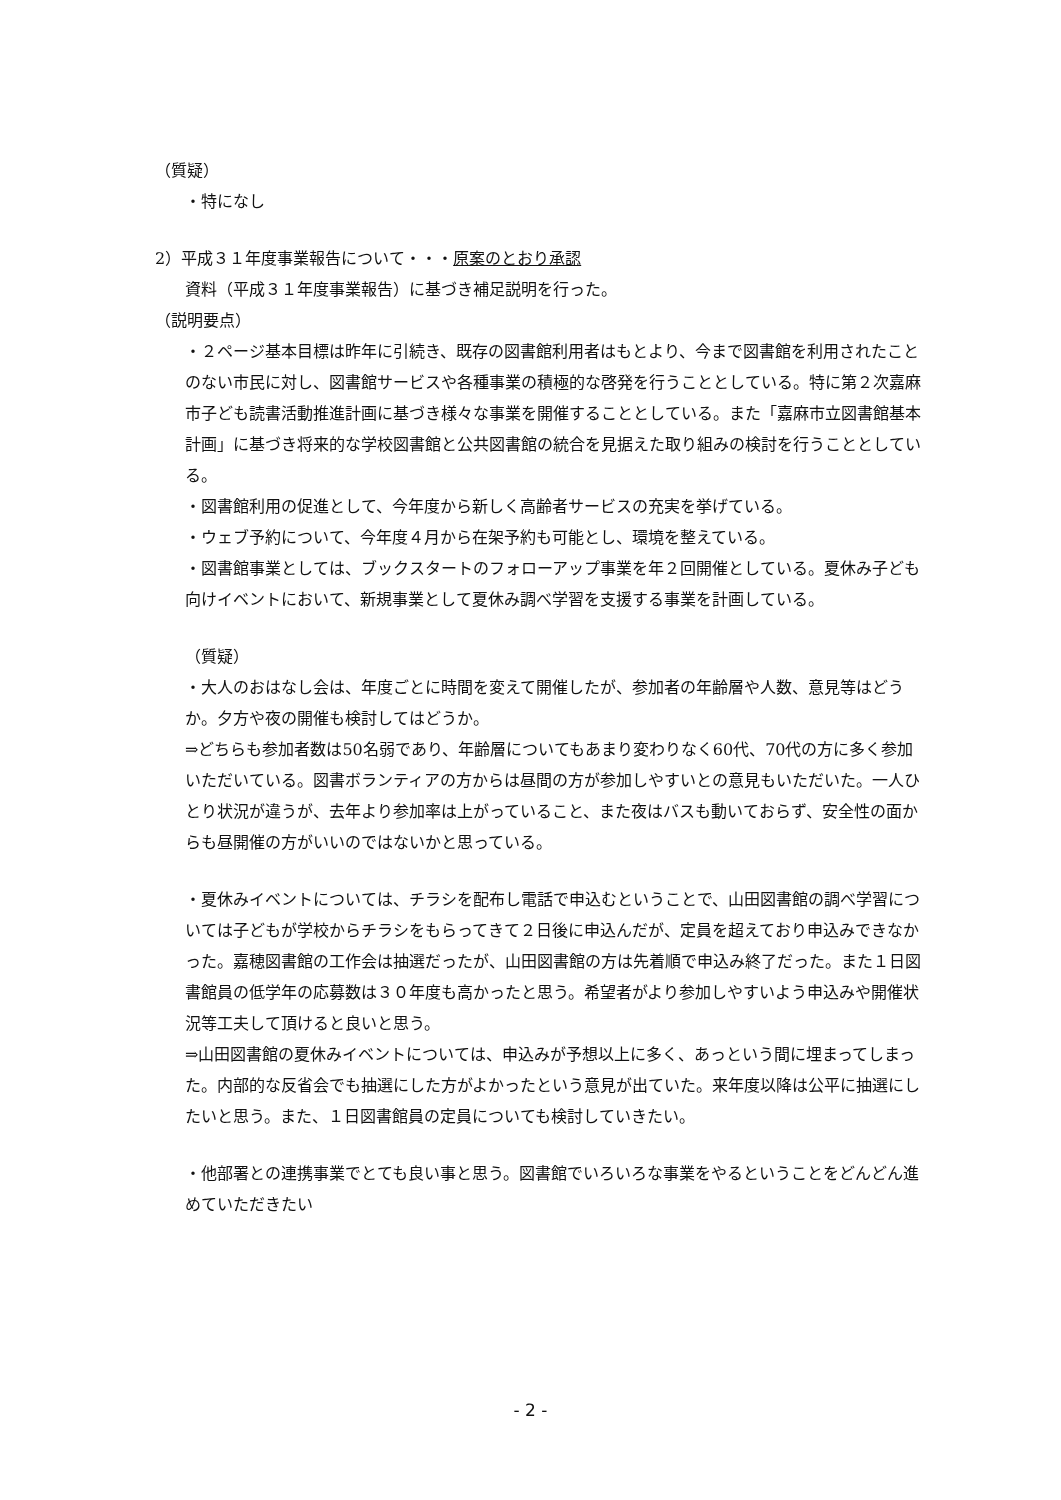（質疑）
・特になし
2）平成３１年度事業報告について・・・原案のとおり承認
資料（平成３１年度事業報告）に基づき補足説明を行った。
（説明要点）
・２ページ基本目標は昨年に引続き、既存の図書館利用者はもとより、今まで図書館を利用されたことのない市民に対し、図書館サービスや各種事業の積極的な啓発を行うこととしている。特に第２次嘉麻市子ども読書活動推進計画に基づき様々な事業を開催することとしている。また「嘉麻市立図書館基本計画」に基づき将来的な学校図書館と公共図書館の統合を見据えた取り組みの検討を行うこととしている。
・図書館利用の促進として、今年度から新しく高齢者サービスの充実を挙げている。
・ウェブ予約について、今年度４月から在架予約も可能とし、環境を整えている。
・図書館事業としては、ブックスタートのフォローアップ事業を年２回開催としている。夏休み子ども向けイベントにおいて、新規事業として夏休み調べ学習を支援する事業を計画している。
（質疑）
・大人のおはなし会は、年度ごとに時間を変えて開催したが、参加者の年齢層や人数、意見等はどうか。夕方や夜の開催も検討してはどうか。
⇒どちらも参加者数は50名弱であり、年齢層についてもあまり変わりなく60代、70代の方に多く参加いただいている。図書ボランティアの方からは昼間の方が参加しやすいとの意見もいただいた。一人ひとり状況が違うが、去年より参加率は上がっていること、また夜はバスも動いておらず、安全性の面からも昼開催の方がいいのではないかと思っている。
・夏休みイベントについては、チラシを配布し電話で申込むということで、山田図書館の調べ学習については子どもが学校からチラシをもらってきて２日後に申込んだが、定員を超えており申込みできなかった。嘉穂図書館の工作会は抽選だったが、山田図書館の方は先着順で申込み終了だった。また１日図書館員の低学年の応募数は３０年度も高かったと思う。希望者がより参加しやすいよう申込みや開催状況等工夫して頂けると良いと思う。
⇒山田図書館の夏休みイベントについては、申込みが予想以上に多く、あっという間に埋まってしまった。内部的な反省会でも抽選にした方がよかったという意見が出ていた。来年度以降は公平に抽選にしたいと思う。また、１日図書館員の定員についても検討していきたい。
・他部署との連携事業でとても良い事と思う。図書館でいろいろな事業をやるということをどんどん進めていただきたい
- 2 -